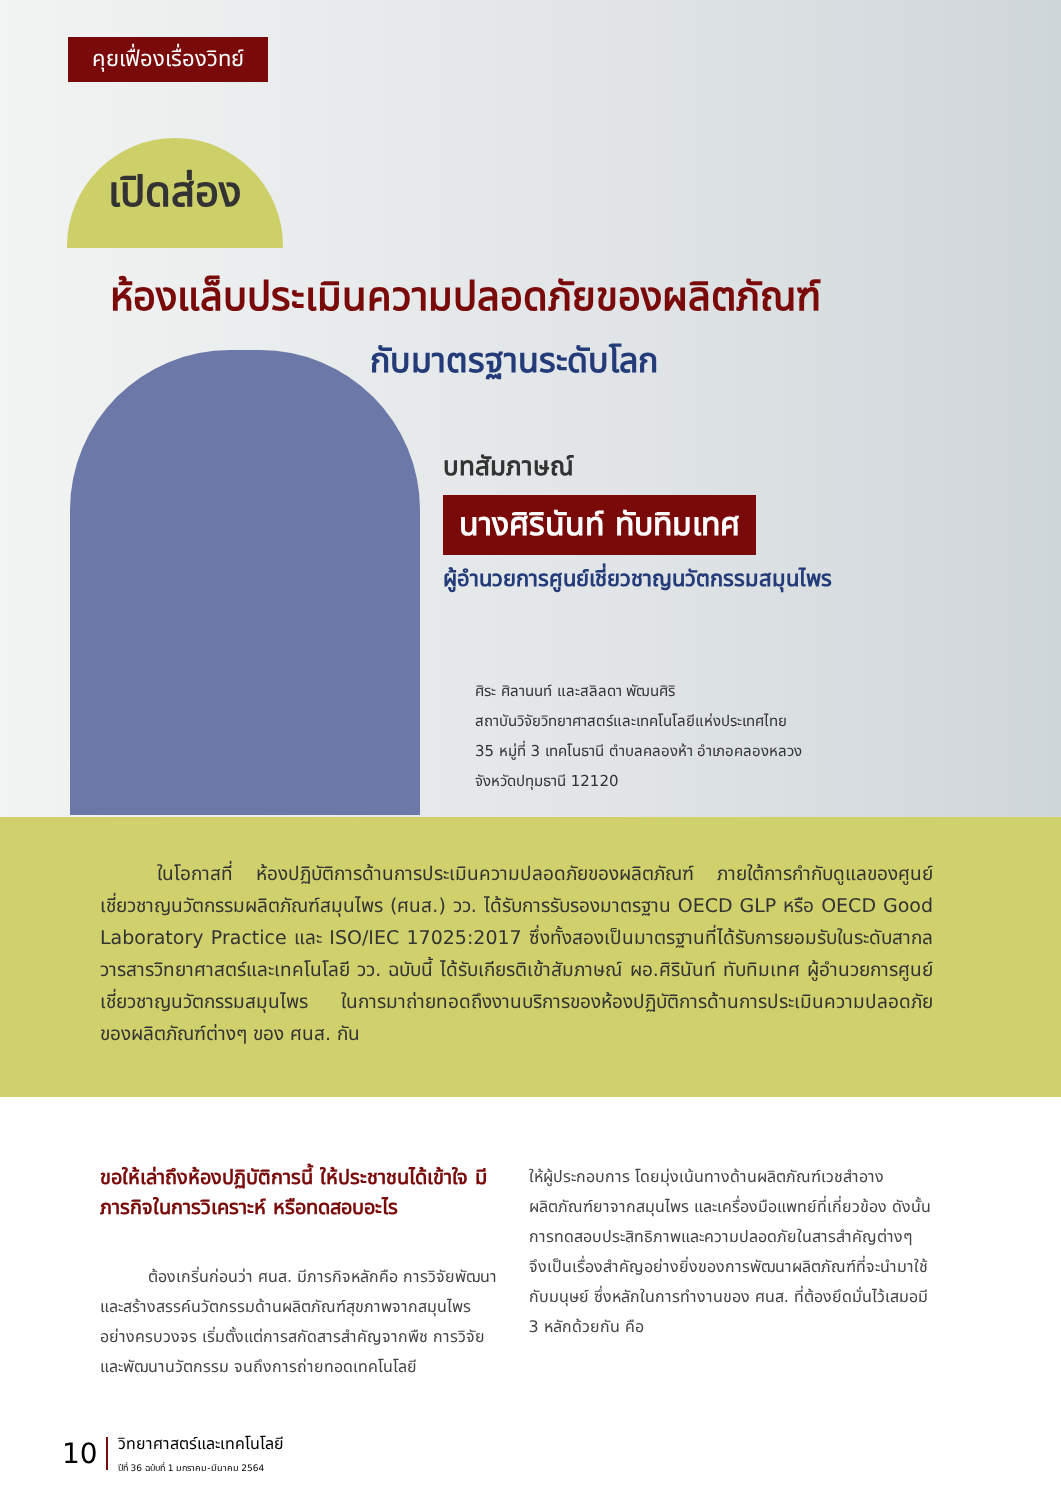คุยเฟื่องเรื่องวิทย์
เปิดส่อง
ห้องแล็บประเมินความปลอดภัยของผลิตภัณฑ์
กับมาตรฐานระดับโลก
บทสัมภาษณ์
นางศิรินันท์ ทับทิมเทศ
ผู้อำนวยการศูนย์เชี่ยวชาญนวัตกรรมสมุนไพร
ศิระ ศิลานนท์ และสลิลดา พัฒนศิริ
สถาบันวิจัยวิทยาศาสตร์และเทคโนโลยีแห่งประเทศไทย
35 หมู่ที่ 3 เทคโนธานี ตำบลคลองห้า อำเภอคลองหลวง
จังหวัดปทุมธานี 12120
   ในโอกาสที่ ห้องปฏิบัติการด้านการประเมินความปลอดภัยของผลิตภัณฑ์ ภายใต้การกำกับดูแลของศูนย์เชี่ยวชาญนวัตกรรมผลิตภัณฑ์สมุนไพร (ศนส.) วว. ได้รับการรับรองมาตรฐาน OECD GLP หรือ OECD Good Laboratory Practice และ ISO/IEC 17025:2017 ซึ่งทั้งสองเป็นมาตรฐานที่ได้รับการยอมรับในระดับสากล วารสารวิทยาศาสตร์และเทคโนโลยี วว. ฉบับนี้ ได้รับเกียรติเข้าสัมภาษณ์ ผอ.ศิรินันท์ ทับทิมเทศ ผู้อำนวยการศูนย์เชี่ยวชาญนวัตกรรมสมุนไพร ในการมาถ่ายทอดถึงงานบริการของห้องปฏิบัติการด้านการประเมินความปลอดภัยของผลิตภัณฑ์ต่างๆ ของ ศนส. กัน
ขอให้เล่าถึงห้องปฏิบัติการนี้ ให้ประชาชนได้เข้าใจ มีภารกิจในการวิเคราะห์ หรือทดสอบอะไร
   ต้องเกริ่นก่อนว่า ศนส. มีภารกิจหลักคือ การวิจัยพัฒนาและสร้างสรรค์นวัตกรรมด้านผลิตภัณฑ์สุขภาพจากสมุนไพรอย่างครบวงจร เริ่มตั้งแต่การสกัดสารสำคัญจากพืช การวิจัยและพัฒนานวัตกรรม จนถึงการถ่ายทอดเทคโนโลยี
ให้ผู้ประกอบการ โดยมุ่งเน้นทางด้านผลิตภัณฑ์เวชสำอาง ผลิตภัณฑ์ยาจากสมุนไพร และเครื่องมือแพทย์ที่เกี่ยวข้อง ดังนั้นการทดสอบประสิทธิภาพและความปลอดภัยในสารสำคัญต่างๆ จึงเป็นเรื่องสำคัญอย่างยิ่งของการพัฒนาผลิตภัณฑ์ที่จะนำมาใช้กับมนุษย์ ซึ่งหลักในการทำงานของ ศนส. ที่ต้องยึดมั่นไว้เสมอมี 3 หลักด้วยกัน คือ
10 วิทยาศาสตร์และเทคโนโลยี
ปีที่ 36 ฉบับที่ 1 มกราคม-มีนาคม 2564